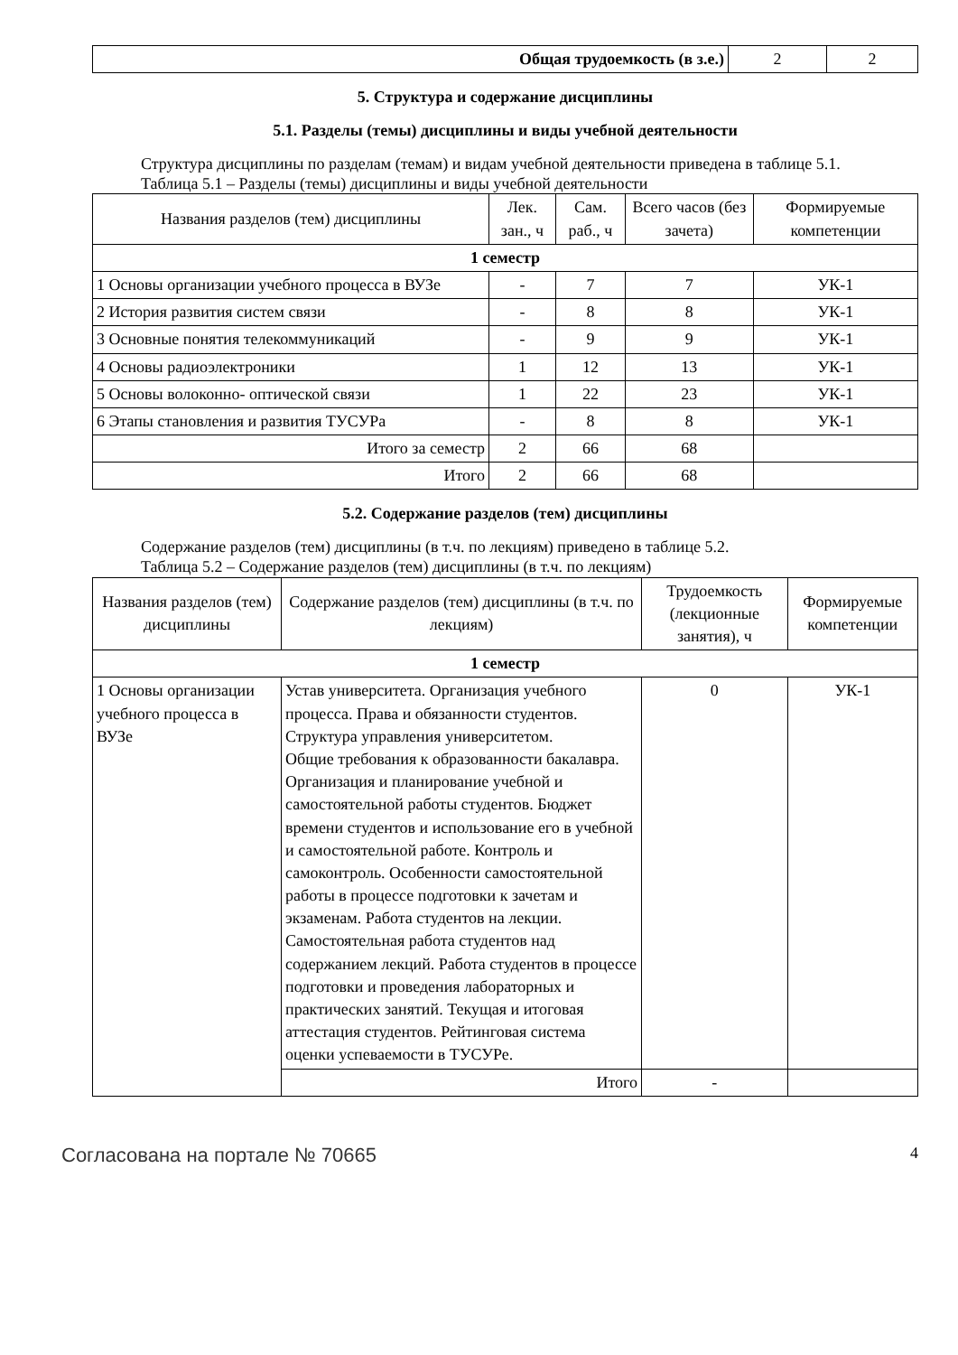| Общая трудоемкость (в з.е.) | 2 | 2 |
5. Структура и содержание дисциплины
5.1. Разделы (темы) дисциплины и виды учебной деятельности
Структура дисциплины по разделам (темам) и видам учебной деятельности приведена в таблице 5.1.
Таблица 5.1 – Разделы (темы) дисциплины и виды учебной деятельности
| Названия разделов (тем) дисциплины | Лек. зан., ч | Сам. раб., ч | Всего часов (без зачета) | Формируемые компетенции |
| --- | --- | --- | --- | --- |
| 1 семестр | | | | |
| 1 Основы организации учебного процесса в ВУЗе | - | 7 | 7 | УК-1 |
| 2 История развития систем связи | - | 8 | 8 | УК-1 |
| 3 Основные понятия телекоммуникаций | - | 9 | 9 | УК-1 |
| 4 Основы радиоэлектроники | 1 | 12 | 13 | УК-1 |
| 5 Основы волоконно- оптической связи | 1 | 22 | 23 | УК-1 |
| 6 Этапы становления и развития ТУСУРа | - | 8 | 8 | УК-1 |
| Итого за семестр | 2 | 66 | 68 | |
| Итого | 2 | 66 | 68 | |
5.2. Содержание разделов (тем) дисциплины
Содержание разделов (тем) дисциплины (в т.ч. по лекциям) приведено в таблице 5.2.
Таблица 5.2 – Содержание разделов (тем) дисциплины (в т.ч. по лекциям)
| Названия разделов (тем) дисциплины | Содержание разделов (тем) дисциплины (в т.ч. по лекциям) | Трудоемкость (лекционные занятия), ч | Формируемые компетенции |
| --- | --- | --- | --- |
| 1 семестр | | | |
| 1 Основы организации учебного процесса в ВУЗе | Устав университета. Организация учебного процесса. Права и обязанности студентов. Структура управления университетом. Общие требования к образованности бакалавра. Организация и планирование учебной и самостоятельной работы студентов. Бюджет времени студентов и использование его в учебной и самостоятельной работе. Контроль и самоконтроль. Особенности самостоятельной работы в процессе подготовки к зачетам и экзаменам. Работа студентов на лекции. Самостоятельная работа студентов над содержанием лекций. Работа студентов в процессе подготовки и проведения лабораторных и практических занятий. Текущая и итоговая аттестация студентов. Рейтинговая система оценки успеваемости в ТУСУРе. | 0 | УК-1 |
| | Итого | - | |
Согласована на портале № 70665 4